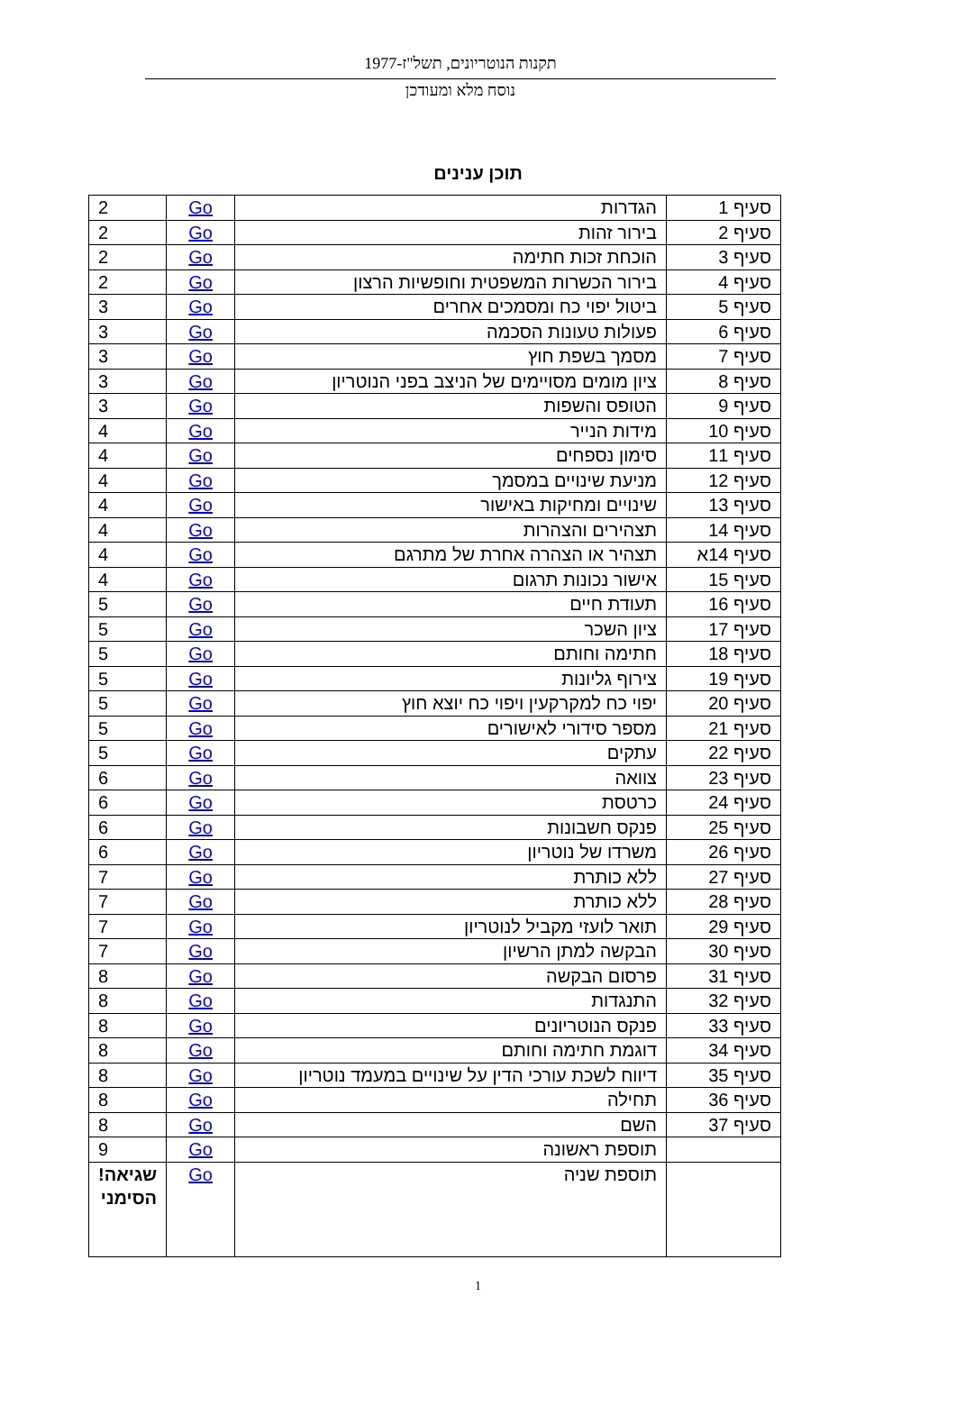תקנות הנוטריונים, תשל"ז-1977
נוסח מלא ומעודכן
תוכן ענינים
| סעיף 1 | הגדרות | Go | 2 |
| סעיף 2 | בירור זהות | Go | 2 |
| סעיף 3 | הוכחת זכות חתימה | Go | 2 |
| סעיף 4 | בירור הכשרות המשפטית וחופשיות הרצון | Go | 2 |
| סעיף 5 | ביטול יפוי כח ומסמכים אחרים | Go | 3 |
| סעיף 6 | פעולות טעונות הסכמה | Go | 3 |
| סעיף 7 | מסמך בשפת חוץ | Go | 3 |
| סעיף 8 | ציון מומים מסויימים של הניצב בפני הנוטריון | Go | 3 |
| סעיף 9 | הטופס והשפות | Go | 3 |
| סעיף 10 | מידות הנייר | Go | 4 |
| סעיף 11 | סימון נספחים | Go | 4 |
| סעיף 12 | מניעת שינויים במסמך | Go | 4 |
| סעיף 13 | שינויים ומחיקות באישור | Go | 4 |
| סעיף 14 | תצהירים והצהרות | Go | 4 |
| סעיף 14א | תצהיר או הצהרה אחרת של מתרגם | Go | 4 |
| סעיף 15 | אישור נכונות תרגום | Go | 4 |
| סעיף 16 | תעודת חיים | Go | 5 |
| סעיף 17 | ציון השכר | Go | 5 |
| סעיף 18 | חתימה וחותם | Go | 5 |
| סעיף 19 | צירוף גליונות | Go | 5 |
| סעיף 20 | יפוי כח למקרקעין ויפוי כח יוצא חוץ | Go | 5 |
| סעיף 21 | מספר סידורי לאישורים | Go | 5 |
| סעיף 22 | עתקים | Go | 5 |
| סעיף 23 | צוואה | Go | 6 |
| סעיף 24 | כרטסת | Go | 6 |
| סעיף 25 | פנקס חשבונות | Go | 6 |
| סעיף 26 | משרדו של נוטריון | Go | 6 |
| סעיף 27 | ללא כותרת | Go | 7 |
| סעיף 28 | ללא כותרת | Go | 7 |
| סעיף 29 | תואר לועזי מקביל לנוטריון | Go | 7 |
| סעיף 30 | הבקשה למתן הרשיון | Go | 7 |
| סעיף 31 | פרסום הבקשה | Go | 8 |
| סעיף 32 | התנגדות | Go | 8 |
| סעיף 33 | פנקס הנוטריונים | Go | 8 |
| סעיף 34 | דוגמת חתימה וחותם | Go | 8 |
| סעיף 35 | דיווח לשכת עורכי הדין על שינויים במעמד נוטריון | Go | 8 |
| סעיף 36 | תחילה | Go | 8 |
| סעיף 37 | השם | Go | 8 |
| | תוספת ראשונה | Go | 9 |
| | תוספת שניה | Go | שגיאה! הסימני |
1